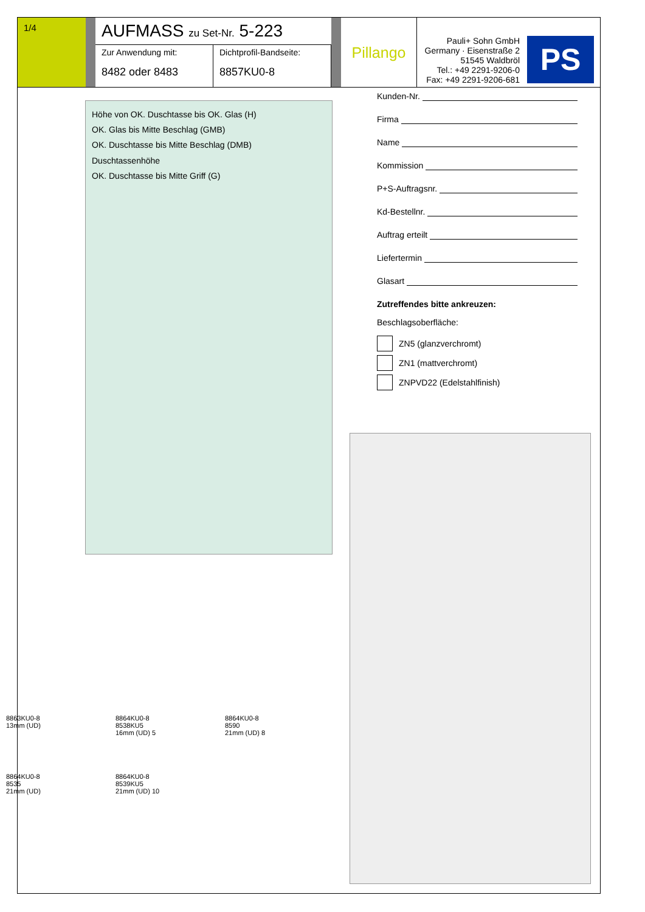1/4
AUFMASS zu Set-Nr. 5-223
Zur Anwendung mit:
8482 oder 8483
Dichtprofil-Bandseite:
8857KU0-8
Pillango
Pauli+ Sohn GmbH
Germany · Eisenstraße 2
51545 Waldbröl
Tel.: +49 2291-9206-0
Fax: +49 2291-9206-681
PS
Höhe von OK. Duschtasse bis OK. Glas (H)
OK. Glas bis Mitte Beschlag (GMB)
OK. Duschtasse bis Mitte Beschlag (DMB)
Duschtassenhöhe
OK. Duschtasse bis Mitte Griff (G)
Kunden-Nr.
Firma
Name
Kommission
P+S-Auftragsnr.
Kd-Bestellnr.
Auftrag erteilt
Liefertermin
Glasart
Zutreffendes bitte ankreuzen:
Beschlagsoberfläche:
ZN5 (glanzverchromt)
ZN1 (mattverchromt)
ZNPVD22 (Edelstahlfinish)
8863KU0-8
13mm (UD)
8864KU0-8
8538KU5
16mm (UD) 5
8864KU0-8
8590
21mm (UD) 8
8864KU0-8
8535
21mm (UD)
8864KU0-8
8539KU5
21mm (UD) 10